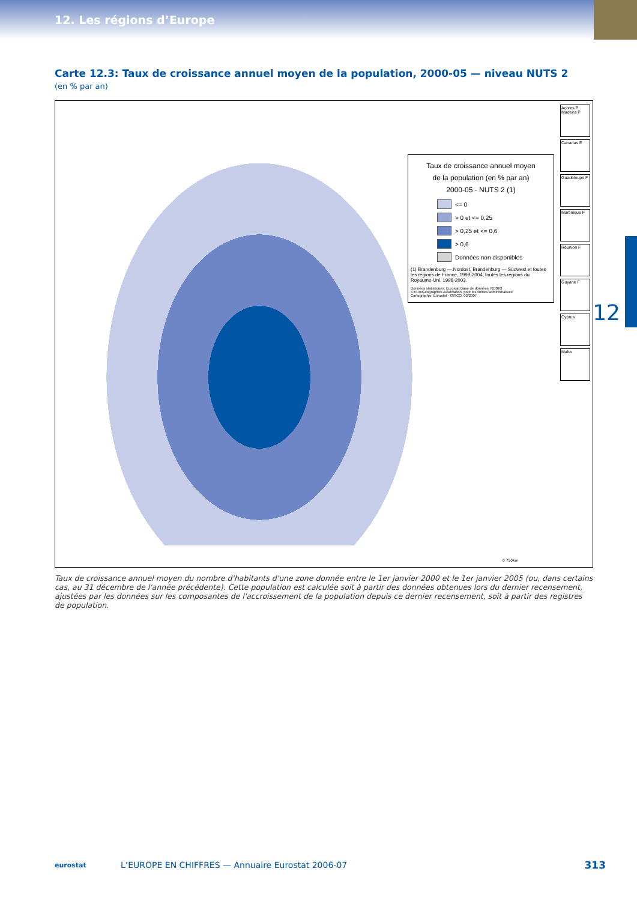12. Les régions d’Europe
Carte 12.3: Taux de croissance annuel moyen de la population, 2000-05 — niveau NUTS 2
(en % par an)
Taux de croissance annuel moyen
de la population (en % par an)
2000-05 - NUTS 2 (1)
<= 0
> 0 et <= 0,25
> 0,25 et <= 0,6
> 0,6
Données non disponibles
(1) Brandenburg — Nordost, Brandenburg — Südwest et toutes les régions de France, 1999-2004; toutes les régions du Royaume-Uni, 1998-2003.
Données statistiques: Eurostat Base de données: REGIO
© EuroGeographics Association, pour les limites administratives
Cartographie: Eurostat - GISCO, 02/2007
Açores P
Madeira P
Canarias E
Guadeloupe F
Martinique F
Réunion F
Guyane F
Cyprus
Malta
0 750km
Taux de croissance annuel moyen du nombre d'habitants d'une zone donnée entre le 1er janvier 2000 et le 1er janvier 2005 (ou, dans certains cas, au 31 décembre de l'année précédente). Cette population est calculée soit à partir des données obtenues lors du dernier recensement, ajustées par les données sur les composantes de l'accroissement de la population depuis ce dernier recensement, soit à partir des registres de population.
12
eurostat
L’EUROPE EN CHIFFRES — Annuaire Eurostat 2006-07
313